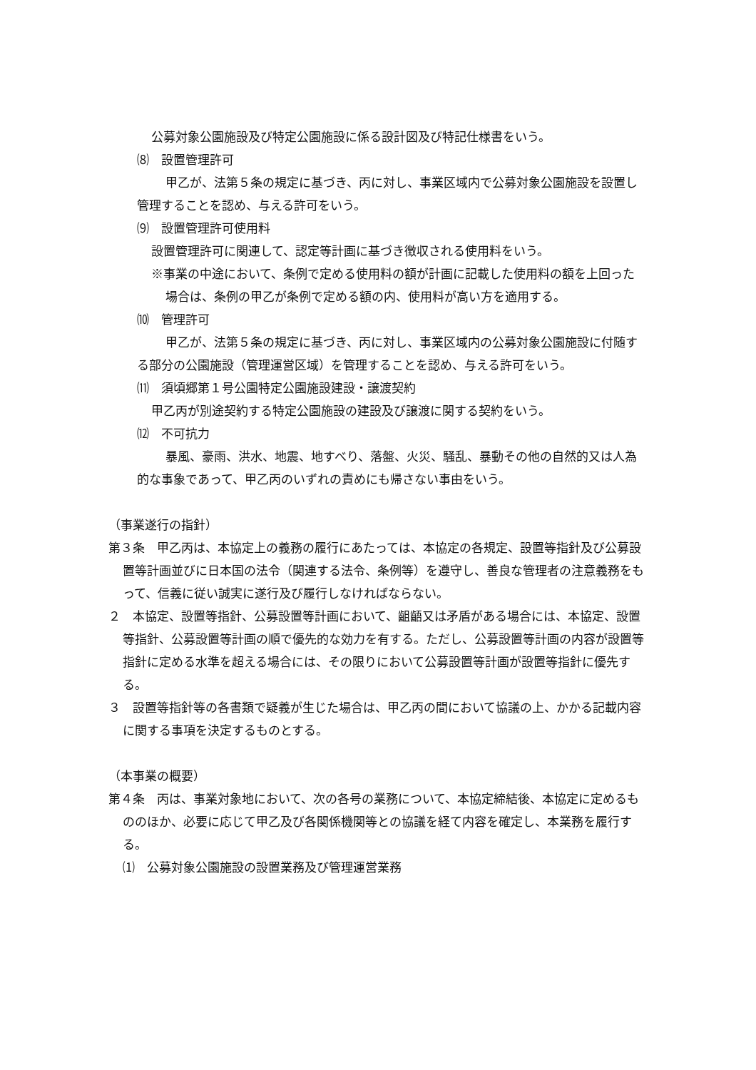公募対象公園施設及び特定公園施設に係る設計図及び特記仕様書をいう。
⑻　設置管理許可
甲乙が、法第５条の規定に基づき、丙に対し、事業区域内で公募対象公園施設を設置し管理することを認め、与える許可をいう。
⑼　設置管理許可使用料
設置管理許可に関連して、認定等計画に基づき徴収される使用料をいう。
※事業の中途において、条例で定める使用料の額が計画に記載した使用料の額を上回った場合は、条例の甲乙が条例で定める額の内、使用料が高い方を適用する。
⑽　管理許可
甲乙が、法第５条の規定に基づき、丙に対し、事業区域内の公募対象公園施設に付随する部分の公園施設（管理運営区域）を管理することを認め、与える許可をいう。
⑾　須頃郷第１号公園特定公園施設建設・譲渡契約
甲乙丙が別途契約する特定公園施設の建設及び譲渡に関する契約をいう。
⑿　不可抗力
暴風、豪雨、洪水、地震、地すべり、落盤、火災、騒乱、暴動その他の自然的又は人為的な事象であって、甲乙丙のいずれの責めにも帰さない事由をいう。
（事業遂行の指針）
第３条　甲乙丙は、本協定上の義務の履行にあたっては、本協定の各規定、設置等指針及び公募設置等計画並びに日本国の法令（関連する法令、条例等）を遵守し、善良な管理者の注意義務をもって、信義に従い誠実に遂行及び履行しなければならない。
２　本協定、設置等指針、公募設置等計画において、齟齬又は矛盾がある場合には、本協定、設置等指針、公募設置等計画の順で優先的な効力を有する。ただし、公募設置等計画の内容が設置等指針に定める水準を超える場合には、その限りにおいて公募設置等計画が設置等指針に優先する。
３　設置等指針等の各書類で疑義が生じた場合は、甲乙丙の間において協議の上、かかる記載内容に関する事項を決定するものとする。
（本事業の概要）
第４条　丙は、事業対象地において、次の各号の業務について、本協定締結後、本協定に定めるもののほか、必要に応じて甲乙及び各関係機関等との協議を経て内容を確定し、本業務を履行する。
⑴　公募対象公園施設の設置業務及び管理運営業務